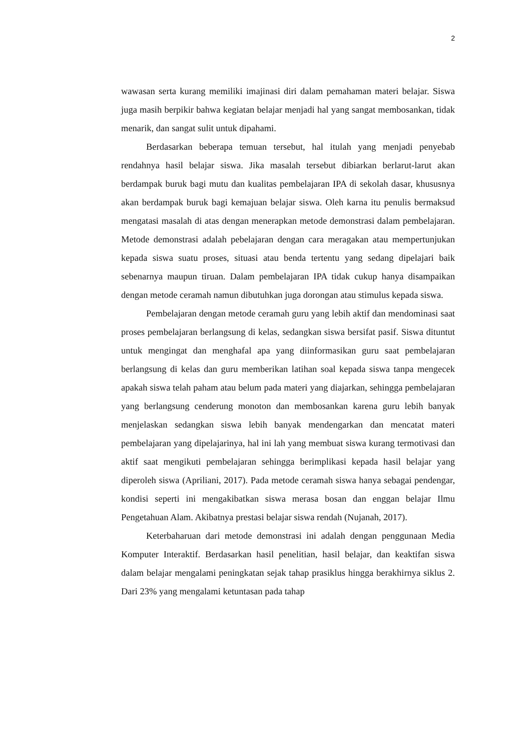2
wawasan serta kurang memiliki imajinasi diri dalam pemahaman materi belajar. Siswa juga masih berpikir bahwa kegiatan belajar menjadi hal yang sangat membosankan, tidak menarik, dan sangat sulit untuk dipahami.
Berdasarkan beberapa temuan tersebut, hal itulah yang menjadi penyebab rendahnya hasil belajar siswa. Jika masalah tersebut dibiarkan berlarut-larut akan berdampak buruk bagi mutu dan kualitas pembelajaran IPA di sekolah dasar, khususnya akan berdampak buruk bagi kemajuan belajar siswa. Oleh karna itu penulis bermaksud mengatasi masalah di atas dengan menerapkan metode demonstrasi dalam pembelajaran. Metode demonstrasi adalah pebelajaran dengan cara meragakan atau mempertunjukan kepada siswa suatu proses, situasi atau benda tertentu yang sedang dipelajari baik sebenarnya maupun tiruan. Dalam pembelajaran IPA tidak cukup hanya disampaikan dengan metode ceramah namun dibutuhkan juga dorongan atau stimulus kepada siswa.
Pembelajaran dengan metode ceramah guru yang lebih aktif dan mendominasi saat proses pembelajaran berlangsung di kelas, sedangkan siswa bersifat pasif. Siswa dituntut untuk mengingat dan menghafal apa yang diinformasikan guru saat pembelajaran berlangsung di kelas dan guru memberikan latihan soal kepada siswa tanpa mengecek apakah siswa telah paham atau belum pada materi yang diajarkan, sehingga pembelajaran yang berlangsung cenderung monoton dan membosankan karena guru lebih banyak menjelaskan sedangkan siswa lebih banyak mendengarkan dan mencatat materi pembelajaran yang dipelajarinya, hal ini lah yang membuat siswa kurang termotivasi dan aktif saat mengikuti pembelajaran sehingga berimplikasi kepada hasil belajar yang diperoleh siswa (Apriliani, 2017). Pada metode ceramah siswa hanya sebagai pendengar, kondisi seperti ini mengakibatkan siswa merasa bosan dan enggan belajar Ilmu Pengetahuan Alam. Akibatnya prestasi belajar siswa rendah (Nujanah, 2017).
Keterbaharuan dari metode demonstrasi ini adalah dengan penggunaan Media Komputer Interaktif. Berdasarkan hasil penelitian, hasil belajar, dan keaktifan siswa dalam belajar mengalami peningkatan sejak tahap prasiklus hingga berakhirnya siklus 2. Dari 23% yang mengalami ketuntasan pada tahap